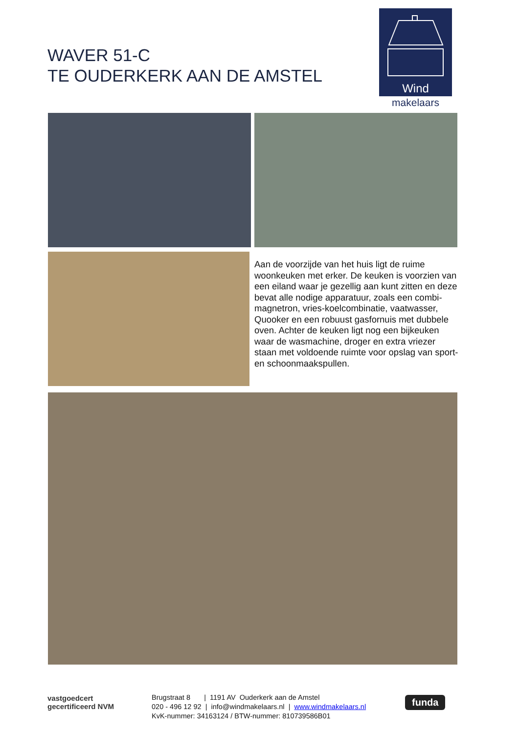WAVER 51-C
TE OUDERKERK AAN DE AMSTEL
Wind
makelaars
Aan de voorzijde van het huis ligt de ruime woonkeuken met erker. De keuken is voorzien van een eiland waar je gezellig aan kunt zitten en deze bevat alle nodige apparatuur, zoals een combi-magnetron, vries-koelcombinatie, vaatwasser, Quooker en een robuust gasfornuis met dubbele oven. Achter de keuken ligt nog een bijkeuken waar de wasmachine, droger en extra vriezer staan met voldoende ruimte voor opslag van sport- en schoonmaakspullen.
vastgoedcert
gecertificeerd NVM
Brugstraat 8 | 1191 AV Ouderkerk aan de Amstel
020 - 496 12 92 | info@windmakelaars.nl | www.windmakelaars.nl
KvK-nummer: 34163124 / BTW-nummer: 810739586B01
funda